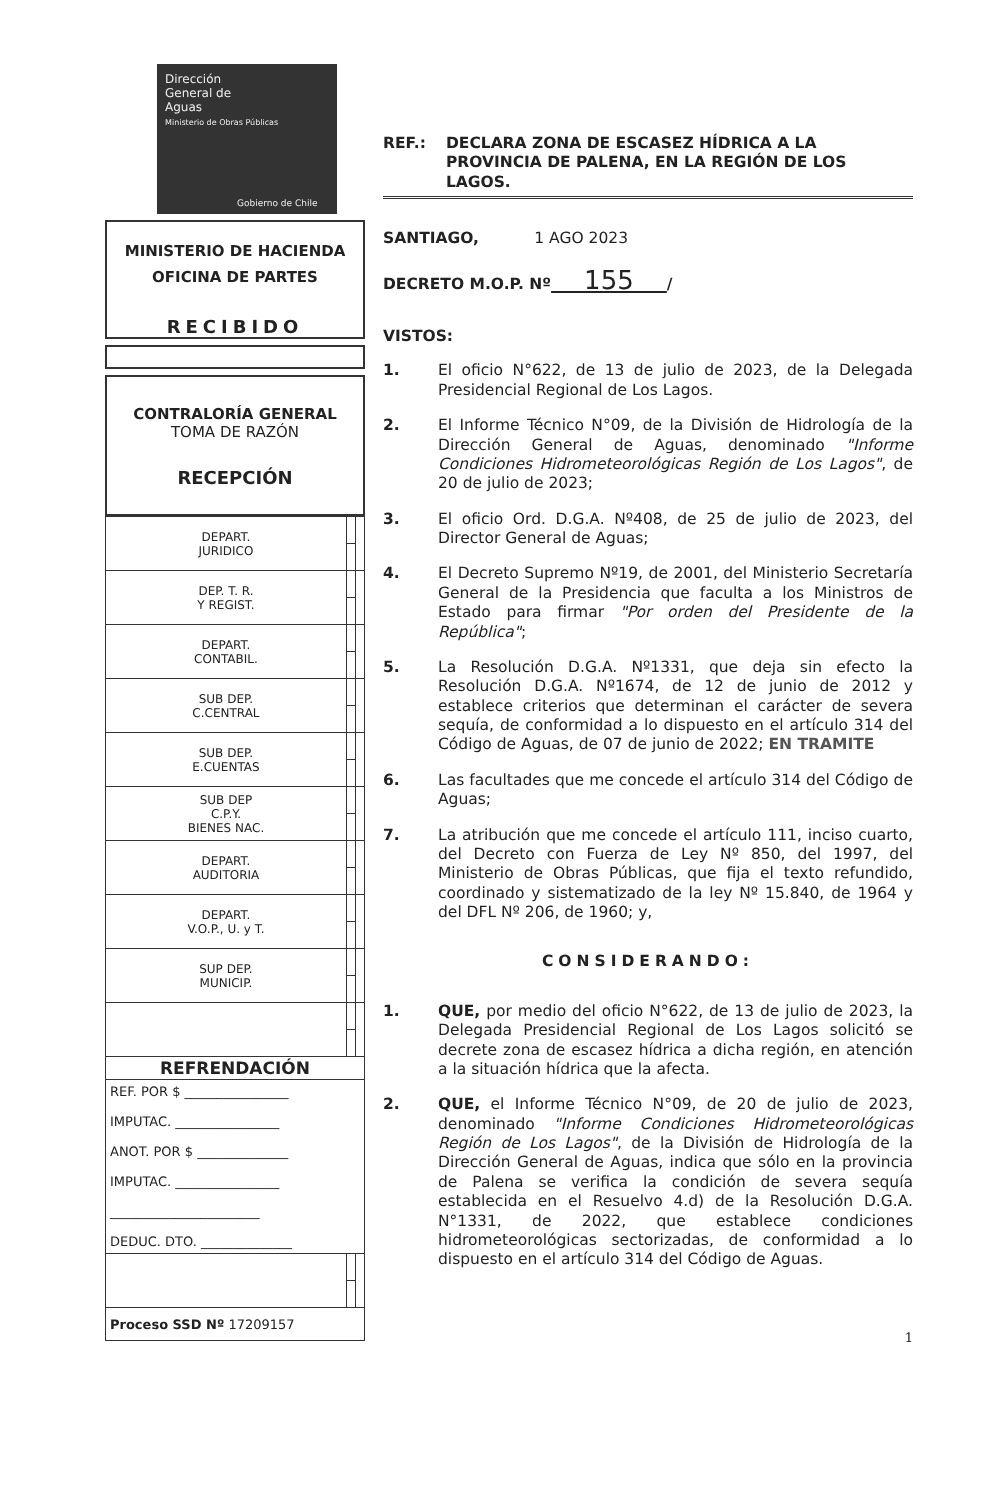Dirección
General de
Aguas
Ministerio de Obras Públicas
Gobierno de Chile
MINISTERIO DE HACIENDA
OFICINA DE PARTES
RECIBIDO
CONTRALORÍA GENERAL
TOMA DE RAZÓN
RECEPCIÓN
| DEPART. JURIDICO | | |
| DEP. T. R. Y REGIST. | | |
| DEPART. CONTABIL. | | |
| SUB DEP. C.CENTRAL | | |
| SUB DEP. E.CUENTAS | | |
| SUB DEP C.P.Y. BIENES NAC. | | |
| DEPART. AUDITORIA | | |
| DEPART. V.O.P., U. y T. | | |
| SUP DEP. MUNICIP. | | |
| REFRENDACIÓN | | |
| REF. POR $ ________________ IMPUTAC. ________________ ANOT. POR $ ______________ IMPUTAC. ________________ _______________________ DEDUC. DTO. ______________ | | |
| Proceso SSD Nº 17209157 | | |
REF.: DECLARA ZONA DE ESCASEZ HÍDRICA A LA PROVINCIA DE PALENA, EN LA REGIÓN DE LOS LAGOS.
SANTIAGO, 1 AGO 2023
DECRETO M.O.P. Nº 155 /
VISTOS:
1. El oficio N°622, de 13 de julio de 2023, de la Delegada Presidencial Regional de Los Lagos.
2. El Informe Técnico N°09, de la División de Hidrología de la Dirección General de Aguas, denominado "Informe Condiciones Hidrometeorológicas Región de Los Lagos", de 20 de julio de 2023;
3. El oficio Ord. D.G.A. Nº408, de 25 de julio de 2023, del Director General de Aguas;
4. El Decreto Supremo Nº19, de 2001, del Ministerio Secretaría General de la Presidencia que faculta a los Ministros de Estado para firmar "Por orden del Presidente de la República";
5. La Resolución D.G.A. Nº1331, que deja sin efecto la Resolución D.G.A. Nº1674, de 12 de junio de 2012 y establece criterios que determinan el carácter de severa sequía, de conformidad a lo dispuesto en el artículo 314 del Código de Aguas, de 07 de junio de 2022; EN TRAMITE
6. Las facultades que me concede el artículo 314 del Código de Aguas;
7. La atribución que me concede el artículo 111, inciso cuarto, del Decreto con Fuerza de Ley Nº 850, del 1997, del Ministerio de Obras Públicas, que fija el texto refundido, coordinado y sistematizado de la ley Nº 15.840, de 1964 y del DFL Nº 206, de 1960; y,
CONSIDERANDO:
1. QUE, por medio del oficio N°622, de 13 de julio de 2023, la Delegada Presidencial Regional de Los Lagos solicitó se decrete zona de escasez hídrica a dicha región, en atención a la situación hídrica que la afecta.
2. QUE, el Informe Técnico N°09, de 20 de julio de 2023, denominado "Informe Condiciones Hidrometeorológicas Región de Los Lagos", de la División de Hidrología de la Dirección General de Aguas, indica que sólo en la provincia de Palena se verifica la condición de severa sequía establecida en el Resuelvo 4.d) de la Resolución D.G.A. N°1331, de 2022, que establece condiciones hidrometeorológicas sectorizadas, de conformidad a lo dispuesto en el artículo 314 del Código de Aguas.
1